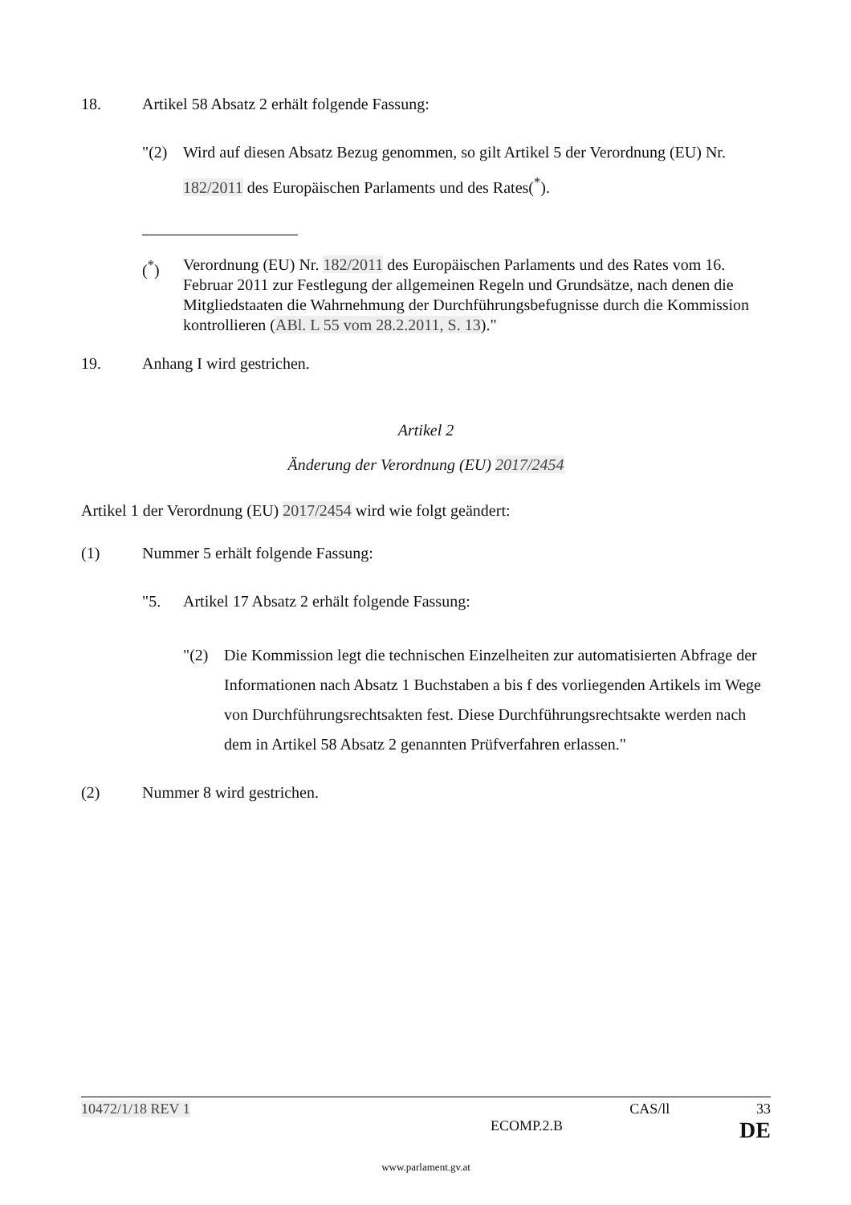18. Artikel 58 Absatz 2 erhält folgende Fassung:
"(2) Wird auf diesen Absatz Bezug genommen, so gilt Artikel 5 der Verordnung (EU) Nr. 182/2011 des Europäischen Parlaments und des Rates(<sup>*</sup>).
(<sup>*</sup>) Verordnung (EU) Nr. 182/2011 des Europäischen Parlaments und des Rates vom 16. Februar 2011 zur Festlegung der allgemeinen Regeln und Grundsätze, nach denen die Mitgliedstaaten die Wahrnehmung der Durchführungsbefugnisse durch die Kommission kontrollieren (ABl. L 55 vom 28.2.2011, S. 13)."
19. Anhang I wird gestrichen.
Artikel 2
Änderung der Verordnung (EU) 2017/2454
Artikel 1 der Verordnung (EU) 2017/2454 wird wie folgt geändert:
(1) Nummer 5 erhält folgende Fassung:
"5. Artikel 17 Absatz 2 erhält folgende Fassung:
"(2) Die Kommission legt die technischen Einzelheiten zur automatisierten Abfrage der Informationen nach Absatz 1 Buchstaben a bis f des vorliegenden Artikels im Wege von Durchführungsrechtsakten fest. Diese Durchführungsrechtsakte werden nach dem in Artikel 58 Absatz 2 genannten Prüfverfahren erlassen."
(2) Nummer 8 wird gestrichen.
10472/1/18 REV 1 CAS/ll 33
ECOMP.2.B DE
www.parlament.gv.at